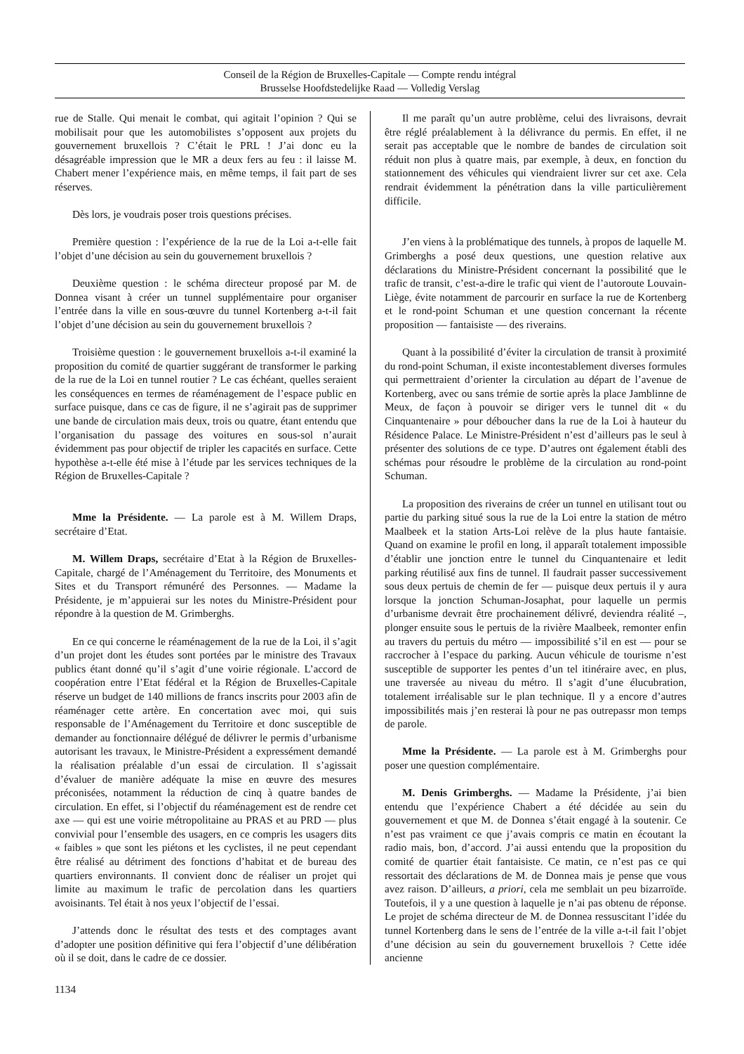Conseil de la Région de Bruxelles-Capitale — Compte rendu intégral
Brusselse Hoofdstedelijke Raad — Volledig Verslag
rue de Stalle. Qui menait le combat, qui agitait l’opinion ? Qui se mobilisait pour que les automobilistes s’opposent aux projets du gouvernement bruxellois ? C’était le PRL ! J’ai donc eu la désagréable impression que le MR a deux fers au feu : il laisse M. Chabert mener l’expérience mais, en même temps, il fait part de ses réserves.
Dès lors, je voudrais poser trois questions précises.
Première question : l’expérience de la rue de la Loi a-t-elle fait l’objet d’une décision au sein du gouvernement bruxellois ?
Deuxième question : le schéma directeur proposé par M. de Donnea visant à créer un tunnel supplémentaire pour organiser l’entrée dans la ville en sous-œuvre du tunnel Kortenberg a-t-il fait l’objet d’une décision au sein du gouvernement bruxellois ?
Troisième question : le gouvernement bruxellois a-t-il examiné la proposition du comité de quartier suggérant de transformer le parking de la rue de la Loi en tunnel routier ? Le cas échéant, quelles seraient les conséquences en termes de réaménagement de l’espace public en surface puisque, dans ce cas de figure, il ne s’agirait pas de supprimer une bande de circulation mais deux, trois ou quatre, étant entendu que l’organisation du passage des voitures en sous-sol n’aurait évidemment pas pour objectif de tripler les capacités en surface. Cette hypothèse a-t-elle été mise à l’étude par les services techniques de la Région de Bruxelles-Capitale ?
Mme la Présidente. — La parole est à M. Willem Draps, secrétaire d’Etat.
M. Willem Draps, secrétaire d’Etat à la Région de Bruxelles-Capitale, chargé de l’Aménagement du Territoire, des Monuments et Sites et du Transport rémunéré des Personnes. — Madame la Présidente, je m’appuierai sur les notes du Ministre-Président pour répondre à la question de M. Grimberghs.
En ce qui concerne le réaménagement de la rue de la Loi, il s’agit d’un projet dont les études sont portées par le ministre des Travaux publics étant donné qu’il s’agit d’une voirie régionale. L’accord de coopération entre l’Etat fédéral et la Région de Bruxelles-Capitale réserve un budget de 140 millions de francs inscrits pour 2003 afin de réaménager cette artère. En concertation avec moi, qui suis responsable de l’Aménagement du Territoire et donc susceptible de demander au fonctionnaire délégué de délivrer le permis d’urbanisme autorisant les travaux, le Ministre-Président a expressément demandé la réalisation préalable d’un essai de circulation. Il s’agissait d’évaluer de manière adéquate la mise en œuvre des mesures préconisées, notamment la réduction de cinq à quatre bandes de circulation. En effet, si l’objectif du réaménagement est de rendre cet axe — qui est une voirie métropolitaine au PRAS et au PRD — plus convivial pour l’ensemble des usagers, en ce compris les usagers dits « faibles » que sont les piétons et les cyclistes, il ne peut cependant être réalisé au détriment des fonctions d’habitat et de bureau des quartiers environnants. Il convient donc de réaliser un projet qui limite au maximum le trafic de percolation dans les quartiers avoisinants. Tel était à nos yeux l’objectif de l’essai.
J’attends donc le résultat des tests et des comptages avant d’adopter une position définitive qui fera l’objectif d’une délibération où il se doit, dans le cadre de ce dossier.
Il me paraît qu’un autre problème, celui des livraisons, devrait être réglé préalablement à la délivrance du permis. En effet, il ne serait pas acceptable que le nombre de bandes de circulation soit réduit non plus à quatre mais, par exemple, à deux, en fonction du stationnement des véhicules qui viendraient livrer sur cet axe. Cela rendrait évidemment la pénétration dans la ville particulièrement difficile.
J’en viens à la problématique des tunnels, à propos de laquelle M. Grimberghs a posé deux questions, une question relative aux déclarations du Ministre-Président concernant la possibilité que le trafic de transit, c’est-a-dire le trafic qui vient de l’autoroute Louvain-Liège, évite notamment de parcourir en surface la rue de Kortenberg et le rond-point Schuman et une question concernant la récente proposition — fantaisiste — des riverains.
Quant à la possibilité d’éviter la circulation de transit à proximité du rond-point Schuman, il existe incontestablement diverses formules qui permettraient d’orienter la circulation au départ de l’avenue de Kortenberg, avec ou sans trémie de sortie après la place Jamblinne de Meux, de façon à pouvoir se diriger vers le tunnel dit « du Cinquantenaire » pour déboucher dans la rue de la Loi à hauteur du Résidence Palace. Le Ministre-Président n’est d’ailleurs pas le seul à présenter des solutions de ce type. D’autres ont également établi des schémas pour résoudre le problème de la circulation au rond-point Schuman.
La proposition des riverains de créer un tunnel en utilisant tout ou partie du parking situé sous la rue de la Loi entre la station de métro Maalbeek et la station Arts-Loi relève de la plus haute fantaisie. Quand on examine le profil en long, il apparaît totalement impossible d’établir une jonction entre le tunnel du Cinquantenaire et ledit parking réutilisé aux fins de tunnel. Il faudrait passer successivement sous deux pertuis de chemin de fer — puisque deux pertuis il y aura lorsque la jonction Schuman-Josaphat, pour laquelle un permis d’urbanisme devrait être prochainement délivré, deviendra réalité –, plonger ensuite sous le pertuis de la rivière Maalbeek, remonter enfin au travers du pertuis du métro — impossibilité s’il en est — pour se raccrocher à l’espace du parking. Aucun véhicule de tourisme n’est susceptible de supporter les pentes d’un tel itinéraire avec, en plus, une traversée au niveau du métro. Il s’agit d’une élucubration, totalement irréalisable sur le plan technique. Il y a encore d’autres impossibilités mais j’en resterai là pour ne pas outrepassr mon temps de parole.
Mme la Présidente. — La parole est à M. Grimberghs pour poser une question complémentaire.
M. Denis Grimberghs. — Madame la Présidente, j’ai bien entendu que l’expérience Chabert a été décidée au sein du gouvernement et que M. de Donnea s’était engagé à la soutenir. Ce n’est pas vraiment ce que j’avais compris ce matin en écoutant la radio mais, bon, d’accord. J’ai aussi entendu que la proposition du comité de quartier était fantaisiste. Ce matin, ce n’est pas ce qui ressortait des déclarations de M. de Donnea mais je pense que vous avez raison. D’ailleurs, a priori, cela me semblait un peu bizarroïde. Toutefois, il y a une question à laquelle je n’ai pas obtenu de réponse. Le projet de schéma directeur de M. de Donnea ressuscitant l’idée du tunnel Kortenberg dans le sens de l’entrée de la ville a-t-il fait l’objet d’une décision au sein du gouvernement bruxellois ? Cette idée ancienne
1134